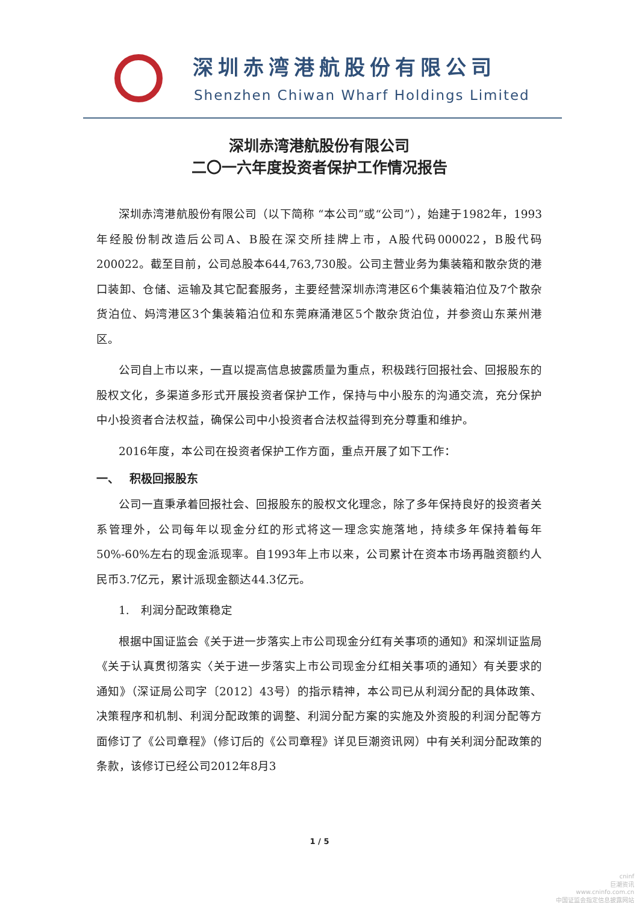深圳赤湾港航股份有限公司
Shenzhen Chiwan Wharf Holdings Limited
深圳赤湾港航股份有限公司
二〇一六年度投资者保护工作情况报告
深圳赤湾港航股份有限公司（以下简称 “本公司”或“公司”），始建于1982年，1993年经股份制改造后公司A、B股在深交所挂牌上市，A股代码000022，B股代码200022。截至目前，公司总股本644,763,730股。公司主营业务为集装箱和散杂货的港口装卸、仓储、运输及其它配套服务，主要经营深圳赤湾港区6个集装箱泊位及7个散杂货泊位、妈湾港区3个集装箱泊位和东莞麻涌港区5个散杂货泊位，并参资山东莱州港区。
公司自上市以来，一直以提高信息披露质量为重点，积极践行回报社会、回报股东的股权文化，多渠道多形式开展投资者保护工作，保持与中小股东的沟通交流，充分保护中小投资者合法权益，确保公司中小投资者合法权益得到充分尊重和维护。
2016年度，本公司在投资者保护工作方面，重点开展了如下工作：
一、　 积极回报股东
公司一直秉承着回报社会、回报股东的股权文化理念，除了多年保持良好的投资者关系管理外，公司每年以现金分红的形式将这一理念实施落地，持续多年保持着每年50%-60%左右的现金派现率。自1993年上市以来，公司累计在资本市场再融资额约人民币3.7亿元，累计派现金额达44.3亿元。
1.　利润分配政策稳定
根据中国证监会《关于进一步落实上市公司现金分红有关事项的通知》和深圳证监局《关于认真贯彻落实〈关于进一步落实上市公司现金分红相关事项的通知〉有关要求的通知》（深证局公司字〔2012〕43号）的指示精神，本公司已从利润分配的具体政策、决策程序和机制、利润分配政策的调整、利润分配方案的实施及外资股的利润分配等方面修订了《公司章程》（修订后的《公司章程》详见巨潮资讯网）中有关利润分配政策的条款，该修订已经公司2012年8月3
1 / 5
cninf
巨潮资讯
www.cninfo.com.cn
中国证监会指定信息披露网站